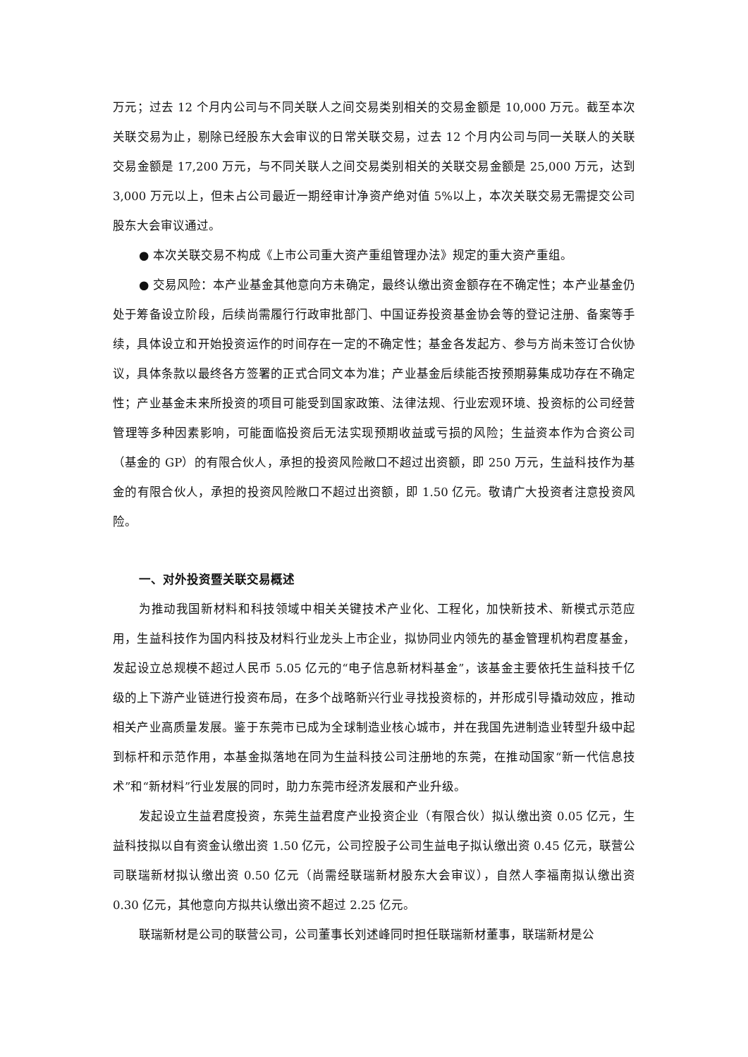万元；过去 12 个月内公司与不同关联人之间交易类别相关的交易金额是 10,000 万元。截至本次关联交易为止，剔除已经股东大会审议的日常关联交易，过去 12 个月内公司与同一关联人的关联交易金额是 17,200 万元，与不同关联人之间交易类别相关的关联交易金额是 25,000 万元，达到 3,000 万元以上，但未占公司最近一期经审计净资产绝对值 5%以上，本次关联交易无需提交公司股东大会审议通过。
● 本次关联交易不构成《上市公司重大资产重组管理办法》规定的重大资产重组。
● 交易风险：本产业基金其他意向方未确定，最终认缴出资金额存在不确定性；本产业基金仍处于筹备设立阶段，后续尚需履行行政审批部门、中国证券投资基金协会等的登记注册、备案等手续，具体设立和开始投资运作的时间存在一定的不确定性；基金各发起方、参与方尚未签订合伙协议，具体条款以最终各方签署的正式合同文本为准；产业基金后续能否按预期募集成功存在不确定性；产业基金未来所投资的项目可能受到国家政策、法律法规、行业宏观环境、投资标的公司经营管理等多种因素影响，可能面临投资后无法实现预期收益或亏损的风险；生益资本作为合资公司（基金的 GP）的有限合伙人，承担的投资风险敞口不超过出资额，即 250 万元，生益科技作为基金的有限合伙人，承担的投资风险敞口不超过出资额，即 1.50 亿元。敬请广大投资者注意投资风险。
一、对外投资暨关联交易概述
为推动我国新材料和科技领域中相关关键技术产业化、工程化，加快新技术、新模式示范应用，生益科技作为国内科技及材料行业龙头上市企业，拟协同业内领先的基金管理机构君度基金，发起设立总规模不超过人民币 5.05 亿元的“电子信息新材料基金”，该基金主要依托生益科技千亿级的上下游产业链进行投资布局，在多个战略新兴行业寻找投资标的，并形成引导撬动效应，推动相关产业高质量发展。鉴于东莞市已成为全球制造业核心城市，并在我国先进制造业转型升级中起到标杆和示范作用，本基金拟落地在同为生益科技公司注册地的东莞，在推动国家“新一代信息技术”和“新材料”行业发展的同时，助力东莞市经济发展和产业升级。
发起设立生益君度投资，东莞生益君度产业投资企业（有限合伙）拟认缴出资 0.05 亿元，生益科技拟以自有资金认缴出资 1.50 亿元，公司控股子公司生益电子拟认缴出资 0.45 亿元，联营公司联瑞新材拟认缴出资 0.50 亿元（尚需经联瑞新材股东大会审议），自然人李福南拟认缴出资 0.30 亿元，其他意向方拟共认缴出资不超过 2.25 亿元。
联瑞新材是公司的联营公司，公司董事长刘述峰同时担任联瑞新材董事，联瑞新材是公